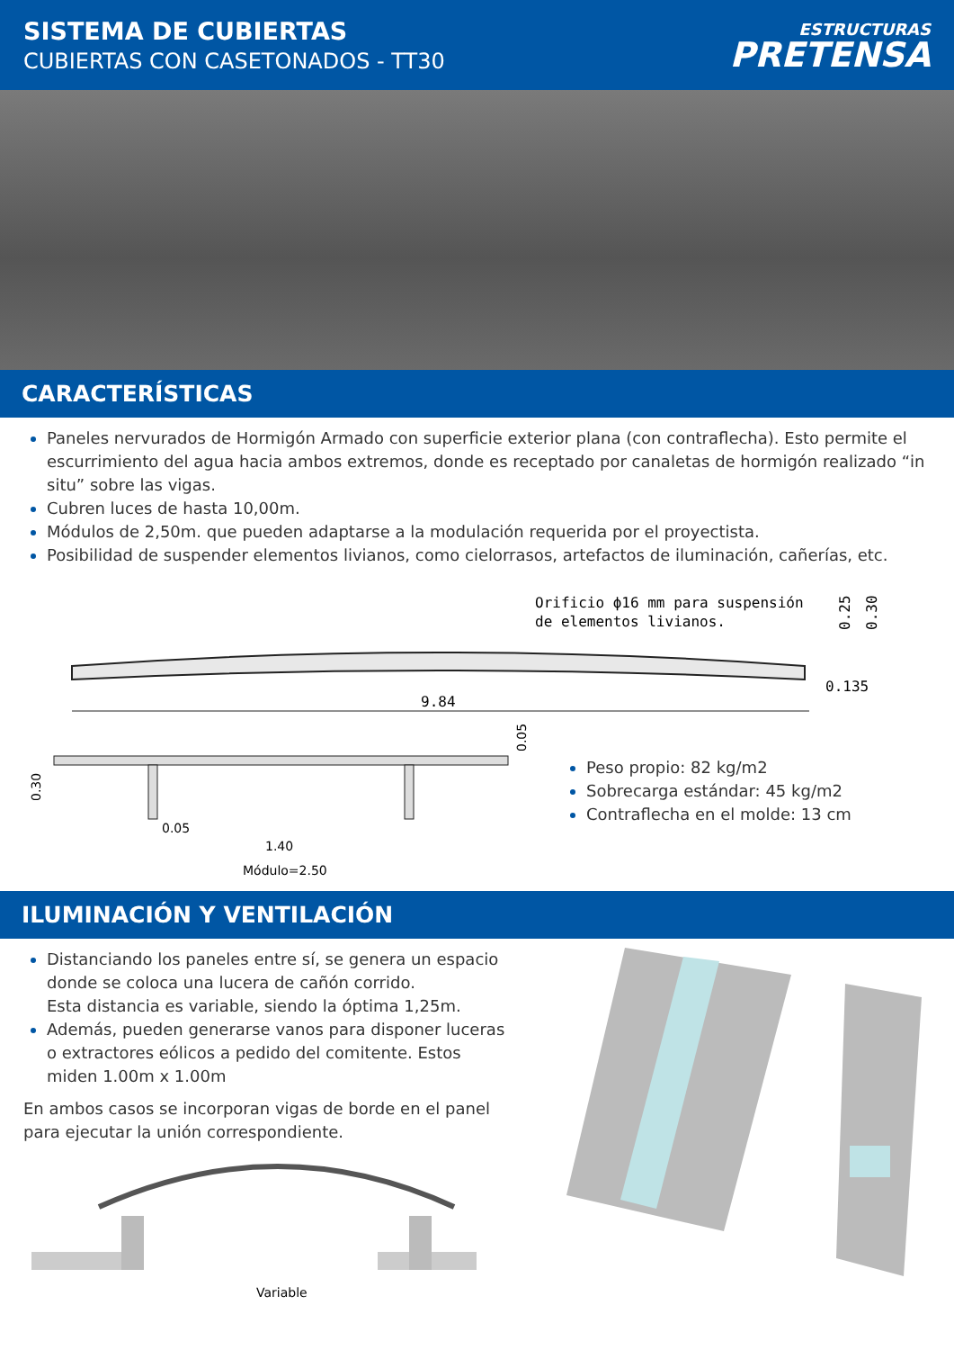SISTEMA DE CUBIERTAS
CUBIERTAS CON CASETONADOS - TT30
ESTRUCTURAS
PRETENSA
CARACTERÍSTICAS
Paneles nervurados de Hormigón Armado con superficie exterior plana (con contraflecha). Esto permite el escurrimiento del agua hacia ambos extremos, donde es receptado por canaletas de hormigón realizado “in situ” sobre las vigas.
Cubren luces de hasta 10,00m.
Módulos de 2,50m. que pueden adaptarse a la modulación requerida por el proyectista.
Posibilidad de suspender elementos livianos, como cielorrasos, artefactos de iluminación, cañerías, etc.
Orificio ϕ16 mm para suspensión
de elementos livianos.
9.84
0.135
0.25
0.30
0.05
1.40
Módulo=2.50
0.30
0.05
Peso propio: 82 kg/m2
Sobrecarga estándar: 45 kg/m2
Contraflecha en el molde: 13 cm
ILUMINACIÓN Y VENTILACIÓN
Distanciando los paneles entre sí, se genera un espacio donde se coloca una lucera de cañón corrido.
Esta distancia es variable, siendo la óptima 1,25m.
Además, pueden generarse vanos para disponer luceras o extractores eólicos a pedido del comitente. Estos miden 1.00m x 1.00m
En ambos casos se incorporan vigas de borde en el panel para ejecutar la unión correspondiente.
Variable